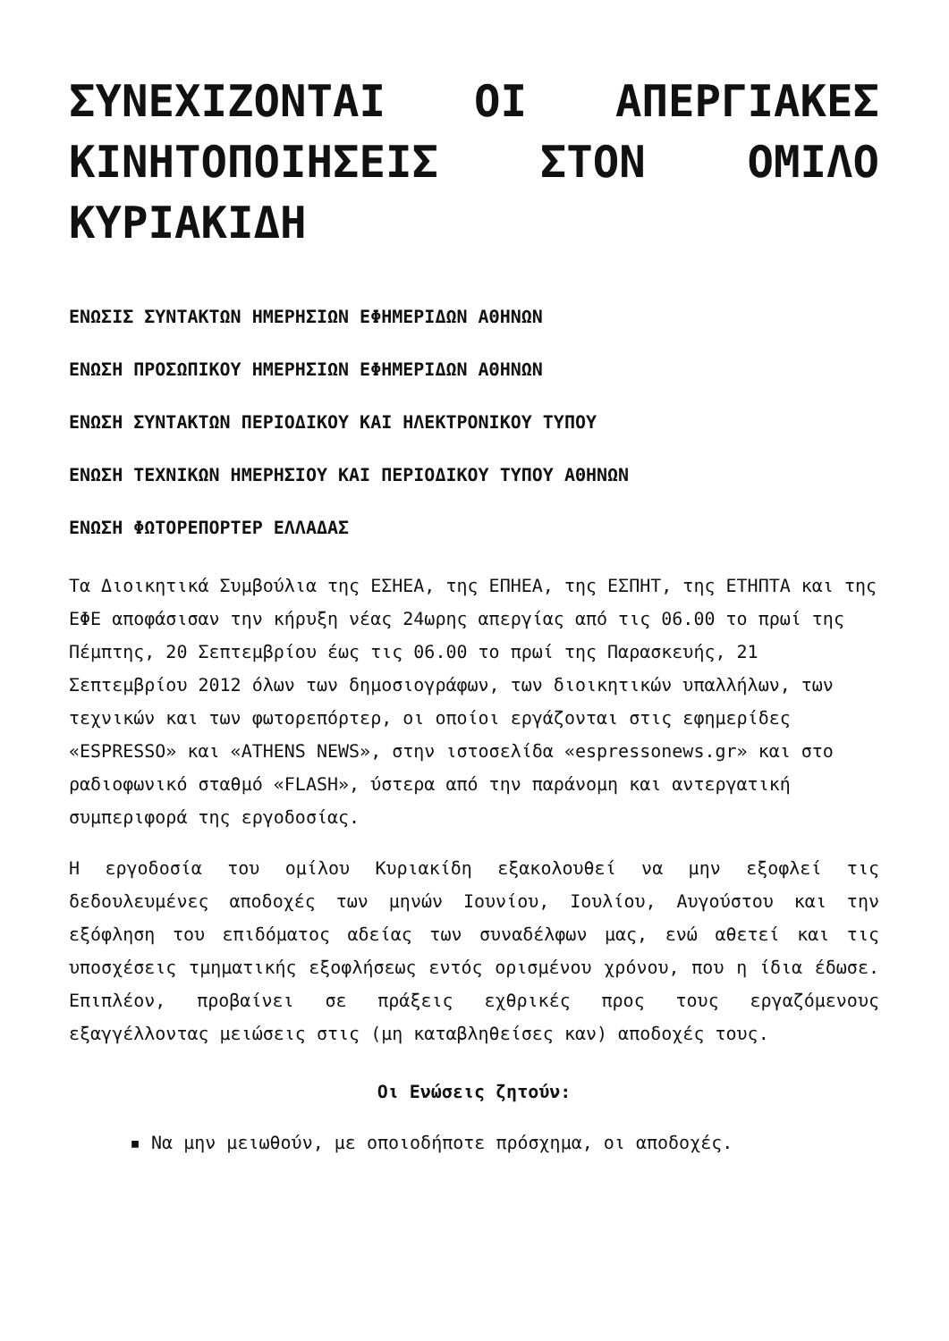ΣΥΝΕΧΙΖΟΝΤΑΙ ΟΙ ΑΠΕΡΓΙΑΚΕΣ ΚΙΝΗΤΟΠΟΙΗΣΕΙΣ ΣΤΟΝ ΟΜΙΛΟ ΚΥΡΙΑΚΙΔΗ
ΕΝΩΣΙΣ ΣΥΝΤΑΚΤΩΝ ΗΜΕΡΗΣΙΩΝ ΕΦΗΜΕΡΙΔΩΝ ΑΘΗΝΩΝ
ΕΝΩΣΗ ΠΡΟΣΩΠΙΚΟΥ ΗΜΕΡΗΣΙΩΝ ΕΦΗΜΕΡΙΔΩΝ ΑΘΗΝΩΝ
ΕΝΩΣΗ ΣΥΝΤΑΚΤΩΝ ΠΕΡΙΟΔΙΚΟΥ ΚΑΙ ΗΛΕΚΤΡΟΝΙΚΟΥ ΤΥΠΟΥ
ΕΝΩΣΗ ΤΕΧΝΙΚΩΝ ΗΜΕΡΗΣΙΟΥ ΚΑΙ ΠΕΡΙΟΔΙΚΟΥ ΤΥΠΟΥ ΑΘΗΝΩΝ
ΕΝΩΣΗ ΦΩΤΟΡΕΠΟΡΤΕΡ ΕΛΛΑΔΑΣ
Τα Διοικητικά Συμβούλια της ΕΣΗΕΑ, της ΕΠΗΕΑ, της ΕΣΠΗΤ, της ΕΤΗΠΤΑ και της ΕΦΕ αποφάσισαν την κήρυξη νέας 24ωρης απεργίας από τις 06.00 το πρωί της Πέμπτης, 20 Σεπτεμβρίου έως τις 06.00 το πρωί της Παρασκευής, 21 Σεπτεμβρίου 2012 όλων των δημοσιογράφων, των διοικητικών υπαλλήλων, των τεχνικών και των φωτορεπόρτερ, οι οποίοι εργάζονται στις εφημερίδες «ESPRESSO» και «ATHENS NEWS», στην ιστοσελίδα «espressonews.gr» και στο ραδιοφωνικό σταθμό «FLASH», ύστερα από την παράνομη και αντεργατική συμπεριφορά της εργοδοσίας.
Η εργοδοσία του ομίλου Κυριακίδη εξακολουθεί να μην εξοφλεί τις δεδουλευμένες αποδοχές των μηνών Ιουνίου, Ιουλίου, Αυγούστου και την εξόφληση του επιδόματος αδείας των συναδέλφων μας, ενώ αθετεί και τις υποσχέσεις τμηματικής εξοφλήσεως εντός ορισμένου χρόνου, που η ίδια έδωσε. Επιπλέον, προβαίνει σε πράξεις εχθρικές προς τους εργαζόμενους εξαγγέλλοντας μειώσεις στις (μη καταβληθείσες καν) αποδοχές τους.
Οι Ενώσεις ζητούν:
▪ Να μην μειωθούν, με οποιοδήποτε πρόσχημα, οι αποδοχές.